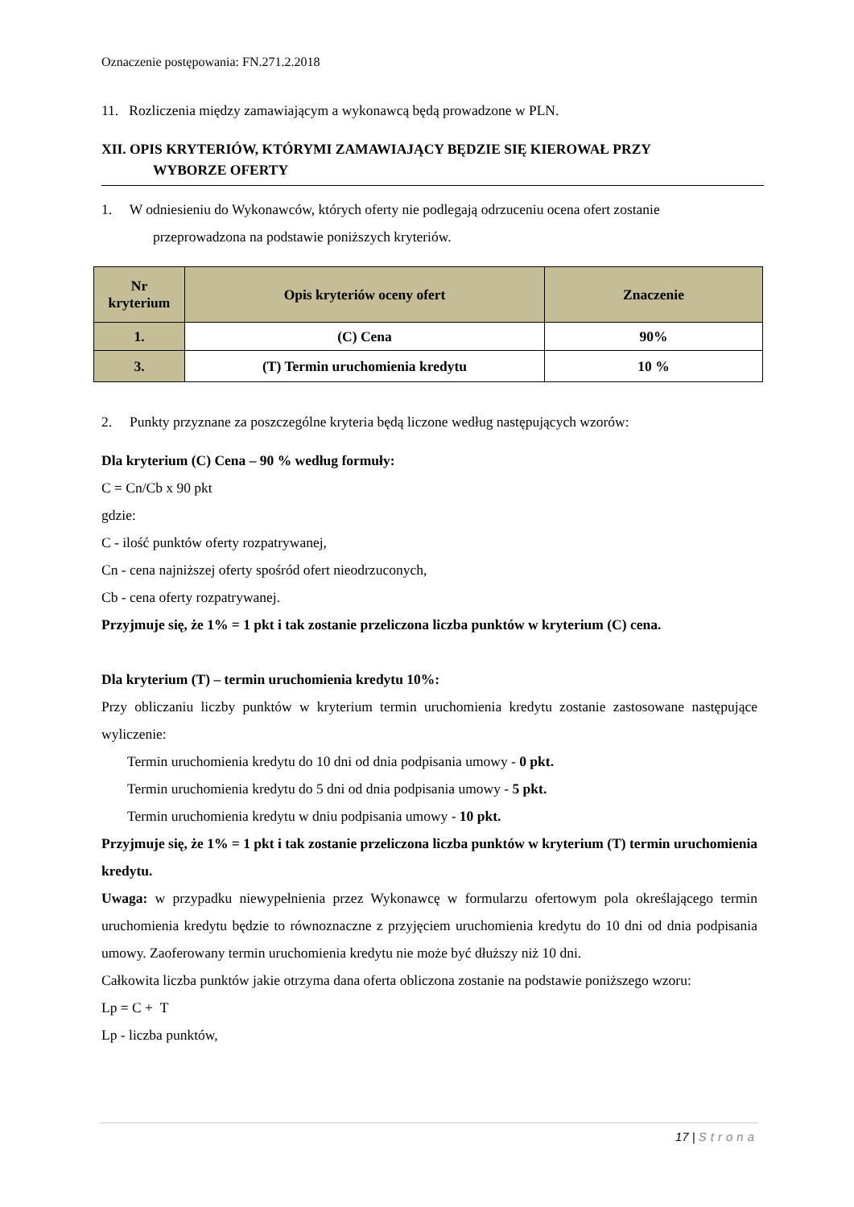Oznaczenie postępowania: FN.271.2.2018
11. Rozliczenia między zamawiającym a wykonawcą będą prowadzone w PLN.
XII. OPIS KRYTERIÓW, KTÓRYMI ZAMAWIAJĄCY BĘDZIE SIĘ KIEROWAŁ PRZY
WYBORZE OFERTY
1. W odniesieniu do Wykonawców, których oferty nie podlegają odrzuceniu ocena ofert zostanie
przeprowadzona na podstawie poniższych kryteriów.
| Nr kryterium | Opis kryteriów oceny ofert | Znaczenie |
| --- | --- | --- |
| 1. | (C) Cena | 90% |
| 3. | (T) Termin uruchomienia kredytu | 10 % |
2. Punkty przyznane za poszczególne kryteria będą liczone według następujących wzorów:
Dla kryterium (C) Cena – 90 % według formuły:
C = Cn/Cb x 90 pkt
gdzie:
C - ilość punktów oferty rozpatrywanej,
Cn - cena najniższej oferty spośród ofert nieodrzuconych,
Cb - cena oferty rozpatrywanej.
Przyjmuje się, że 1% = 1 pkt i tak zostanie przeliczona liczba punktów w kryterium (C) cena.
Dla kryterium (T) – termin uruchomienia kredytu 10%:
Przy obliczaniu liczby punktów w kryterium termin uruchomienia kredytu zostanie zastosowane następujące wyliczenie:
Termin uruchomienia kredytu do 10 dni od dnia podpisania umowy - 0 pkt.
Termin uruchomienia kredytu do 5 dni od dnia podpisania umowy - 5 pkt.
Termin uruchomienia kredytu w dniu podpisania umowy - 10 pkt.
Przyjmuje się, że 1% = 1 pkt i tak zostanie przeliczona liczba punktów w kryterium (T) termin uruchomienia kredytu.
Uwaga: w przypadku niewypełnienia przez Wykonawcę w formularzu ofertowym pola określającego termin uruchomienia kredytu będzie to równoznaczne z przyjęciem uruchomienia kredytu do 10 dni od dnia podpisania umowy. Zaoferowany termin uruchomienia kredytu nie może być dłuższy niż 10 dni.
Całkowita liczba punktów jakie otrzyma dana oferta obliczona zostanie na podstawie poniższego wzoru:
Lp = C + T
Lp - liczba punktów,
17 | Strona